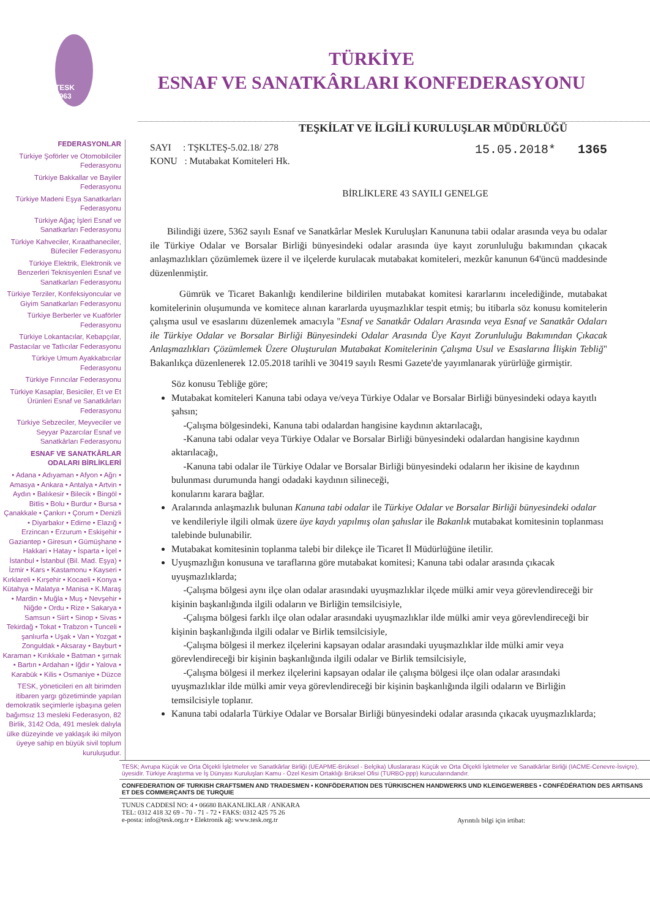TESK 1963
TÜRKİYE
ESNAF VE SANATKÂRLARI KONFEDERASYONU
TEŞKİLAT VE İLGİLİ KURULUŞLAR MÜDÜRLÜĞÜ
FEDERASYONLAR
Türkiye Şoförler ve Otomobilciler Federasyonu
Türkiye Bakkallar ve Bayiler Federasyonu
Türkiye Madeni Eşya Sanatkarları Federasyonu
Türkiye Ağaç İşleri Esnaf ve Sanatkarları Federasyonu
Türkiye Kahveciler, Kıraathaneciler, Büfeciler Federasyonu
Türkiye Elektrik, Elektronik ve Benzerleri Teknisyenleri Esnaf ve Sanatkarları Federasyonu
Türkiye Terziler, Konfeksiyoncular ve Giyim Sanatkarları Federasyonu
Türkiye Berberler ve Kuaförler Federasyonu
Türkiye Lokantacılar, Kebapçılar, Pastacılar ve Tatlıcılar Federasyonu
Türkiye Umum Ayakkabıcılar Federasyonu
Türkiye Fırıncılar Federasyonu
Türkiye Kasaplar, Besiciler, Et ve Et Ürünleri Esnaf ve Sanatkârları Federasyonu
Türkiye Sebzeciler, Meyveciler ve Seyyar Pazarcılar Esnaf ve Sanatkârları Federasyonu
ESNAF VE SANATKÂRLAR ODALARI BİRLİKLERİ
• Adana • Adıyaman • Afyon • Ağrı • Amasya • Ankara • Antalya • Artvin • Aydın • Balıkesir • Bilecik • Bingöl • Bitlis • Bolu • Burdur • Bursa • Çanakkale • Çankırı • Çorum • Denizli • Diyarbakır • Edirne • Elazığ • Erzincan • Erzurum • Eskişehir • Gaziantep • Giresun • Gümüşhane • Hakkari • Hatay • İsparta • İçel • İstanbul • İstanbul (Bil. Mad. Eşya) • İzmir • Kars • Kastamonu • Kayseri • Kırklareli • Kırşehir • Kocaeli • Konya • Kütahya • Malatya • Manisa • K.Maraş • Mardin • Muğla • Muş • Nevşehir • Niğde • Ordu • Rize • Sakarya • Samsun • Siirt • Sinop • Sivas • Tekirdağ • Tokat • Trabzon • Tunceli • şanlıurfa • Uşak • Van • Yozgat • Zonguldak • Aksaray • Bayburt • Karaman • Kırıkkale • Batman • şırnak • Bartın • Ardahan • Iğdır • Yalova • Karabük • Kilis • Osmaniye • Düzce
TESK, yöneticileri en alt birimden itibaren yargı gözetiminde yapılan demokratik seçimlerle işbaşına gelen bağımsız 13 mesleki Federasyon, 82 Birlik, 3142 Oda, 491 meslek dalıyla ülke düzeyinde ve yaklaşık iki milyon üyeye sahip en büyük sivil toplum kuruluşudur.
SAYI : TŞKLTEŞ-5.02.18/ 278
KONU : Mutabakat Komiteleri Hk.
15.05.2018* 1365
BİRLİKLERE 43 SAYILI GENELGE
Bilindiği üzere, 5362 sayılı Esnaf ve Sanatkârlar Meslek Kuruluşları Kanununa tabii odalar arasında veya bu odalar ile Türkiye Odalar ve Borsalar Birliği bünyesindeki odalar arasında üye kayıt zorunluluğu bakımından çıkacak anlaşmazlıkları çözümlemek üzere il ve ilçelerde kurulacak mutabakat komiteleri, mezkûr kanunun 64'üncü maddesinde düzenlenmiştir.
Gümrük ve Ticaret Bakanlığı kendilerine bildirilen mutabakat komitesi kararlarını incelediğinde, mutabakat komitelerinin oluşumunda ve komitece alınan kararlarda uyuşmazlıklar tespit etmiş; bu itibarla söz konusu komitelerin çalışma usul ve esaslarını düzenlemek amacıyla "Esnaf ve Sanatkâr Odaları Arasında veya Esnaf ve Sanatkâr Odaları ile Türkiye Odalar ve Borsalar Birliği Bünyesindeki Odalar Arasında Üye Kayıt Zorunluluğu Bakımından Çıkacak Anlaşmazlıkları Çözümlemek Üzere Oluşturulan Mutabakat Komitelerinin Çalışma Usul ve Esaslarına İlişkin Tebliğ" Bakanlıkça düzenlenerek 12.05.2018 tarihli ve 30419 sayılı Resmi Gazete'de yayımlanarak yürürlüğe girmiştir.
Söz konusu Tebliğe göre;
Mutabakat komiteleri Kanuna tabi odaya ve/veya Türkiye Odalar ve Borsalar Birliği bünyesindeki odaya kayıtlı şahsın;
-Çalışma bölgesindeki, Kanuna tabi odalardan hangisine kaydının aktarılacağı,
-Kanuna tabi odalar veya Türkiye Odalar ve Borsalar Birliği bünyesindeki odalardan hangisine kaydının aktarılacağı,
-Kanuna tabi odalar ile Türkiye Odalar ve Borsalar Birliği bünyesindeki odaların her ikisine de kaydının bulunması durumunda hangi odadaki kaydının silineceği,
konularını karara bağlar.
Aralarında anlaşmazlık bulunan Kanuna tabi odalar ile Türkiye Odalar ve Borsalar Birliği bünyesindeki odalar ve kendileriyle ilgili olmak üzere üye kaydı yapılmış olan şahıslar ile Bakanlık mutabakat komitesinin toplanması talebinde bulunabilir.
Mutabakat komitesinin toplanma talebi bir dilekçe ile Ticaret İl Müdürlüğüne iletilir.
Uyuşmazlığın konusuna ve taraflarına göre mutabakat komitesi; Kanuna tabi odalar arasında çıkacak uyuşmazlıklarda;
-Çalışma bölgesi aynı ilçe olan odalar arasındaki uyuşmazlıklar ilçede mülki amir veya görevlendireceği bir kişinin başkanlığında ilgili odaların ve Birliğin temsilcisiyle,
-Çalışma bölgesi farklı ilçe olan odalar arasındaki uyuşmazlıklar ilde mülki amir veya görevlendireceği bir kişinin başkanlığında ilgili odalar ve Birlik temsilcisiyle,
-Çalışma bölgesi il merkez ilçelerini kapsayan odalar arasındaki uyuşmazlıklar ilde mülki amir veya görevlendireceği bir kişinin başkanlığında ilgili odalar ve Birlik temsilcisiyle,
-Çalışma bölgesi il merkez ilçelerini kapsayan odalar ile çalışma bölgesi ilçe olan odalar arasındaki uyuşmazlıklar ilde mülki amir veya görevlendireceği bir kişinin başkanlığında ilgili odaların ve Birliğin temsilcisiyle toplanır.
Kanuna tabi odalarla Türkiye Odalar ve Borsalar Birliği bünyesindeki odalar arasında çıkacak uyuşmazlıklarda;
TESK; Avrupa Küçük ve Orta Ölçekli İşletmeler ve Sanatkârlar Birliği (UEAPME-Brüksel - Belçika) Uluslararası Küçük ve Orta Ölçekli İşletmeler ve Sanatkârlar Birliği (IACME-Cenevre-İsviçre), üyesidir. Türkiye Araştırma ve İş Dünyası Kuruluşları Kamu - Özel Kesim Ortaklığı Brüksel Ofisi (TURBO-ppp) kurucularındandır.
CONFEDERATION OF TURKISH CRAFTSMEN AND TRADESMEN • KONFÖDERATION DES TÜRKISCHEN HANDWERKS UND KLEINGEWERBES • CONFÉDÉRATION DES ARTISANS ET DES COMMERÇANTS DE TURQUIE
TUNUS CADDESİ NO: 4 • 06680 BAKANLIKLAR / ANKARA
TEL: 0312 418 32 69 - 70 - 71 - 72 • FAKS: 0312 425 75 26
e-posta: info@tesk.org.tr • Elektronik ağ: www.tesk.org.tr
Ayrıntılı bilgi için irtibat: